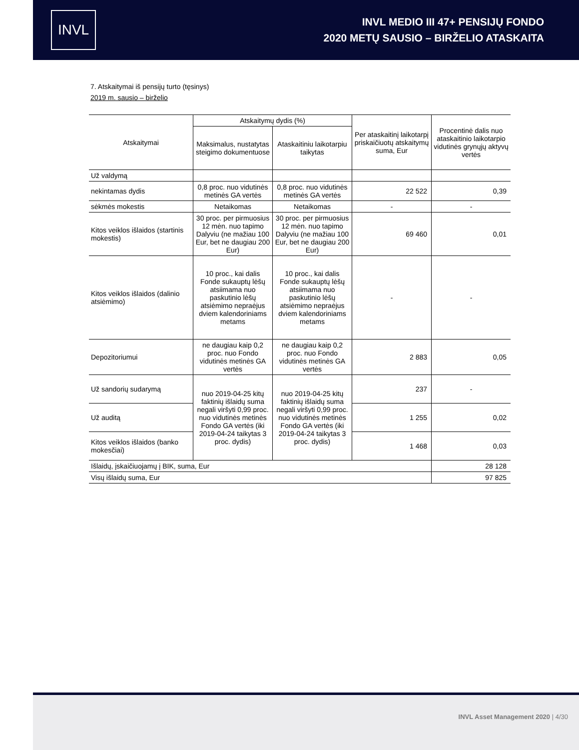INVL
INVL MEDIO III 47+ PENSIJŲ FONDO
2020 METŲ SAUSIO – BIRŽELIO ATASKAITA
7. Atskaitymai iš pensijų turto (tęsinys)
2019 m. sausio – birželio
| Atskaitymai | Atskaitymų dydis (%) | | Per ataskaitinį laikotarpį priskaičiuotų atskaitymų suma, Eur | Procentinė dalis nuo ataskaitinio laikotarpio vidutinės grynųjų aktyvų vertės |
| --- | --- | --- | --- | --- |
| | Maksimalus, nustatytas steigimo dokumentuose | Ataskaitiniu laikotarpiu taikytas | | |
| Už valdymą | | | | |
| nekintamas dydis | 0,8 proc. nuo vidutinės metinės GA vertės | 0,8 proc. nuo vidutinės metinės GA vertės | 22 522 | 0,39 |
| sėkmės mokestis | Netaikomas | Netaikomas | - | - |
| Kitos veiklos išlaidos (startinis mokestis) | 30 proc. per pirmuosius 12 mėn. nuo tapimo Dalyviu (ne mažiau 100 Eur, bet ne daugiau 200 Eur) | 30 proc. per pirmuosius 12 mėn. nuo tapimo Dalyviu (ne mažiau 100 Eur, bet ne daugiau 200 Eur) | 69 460 | 0,01 |
| Kitos veiklos išlaidos (dalinio atsiėmimo) | 10 proc., kai dalis Fonde sukauptų lėšų atsiimama nuo paskutinio lėšų atsiėmimo nepraėjus dviem kalendoriniams metams | 10 proc., kai dalis Fonde sukauptų lėšų atsiimama nuo paskutinio lėšų atsiėmimo nepraėjus dviem kalendoriniams metams | - | - |
| Depozitoriumui | ne daugiau kaip 0,2 proc. nuo Fondo vidutinės metinės GA vertės | ne daugiau kaip 0,2 proc. nuo Fondo vidutinės metinės GA vertės | 2 883 | 0,05 |
| Už sandorių sudarymą | nuo 2019-04-25 kitų faktinių išlaidų suma negali viršyti 0,99 proc. nuo vidutinės metinės Fondo GA vertės (iki 2019-04-24 taikytas 3 proc. dydis) | nuo 2019-04-25 kitų faktinių išlaidų suma negali viršyti 0,99 proc. nuo vidutinės metinės Fondo GA vertės (iki 2019-04-24 taikytas 3 proc. dydis) | 237 | - |
| Už auditą | | | 1 255 | 0,02 |
| Kitos veiklos išlaidos (banko mokesčiai) | | | 1 468 | 0,03 |
| Išlaidų, įskaičiuojamų į BIK, suma, Eur | | | | 28 128 |
| Visų išlaidų suma, Eur | | | | 97 825 |
INVL Asset Management 2020 | 4/30